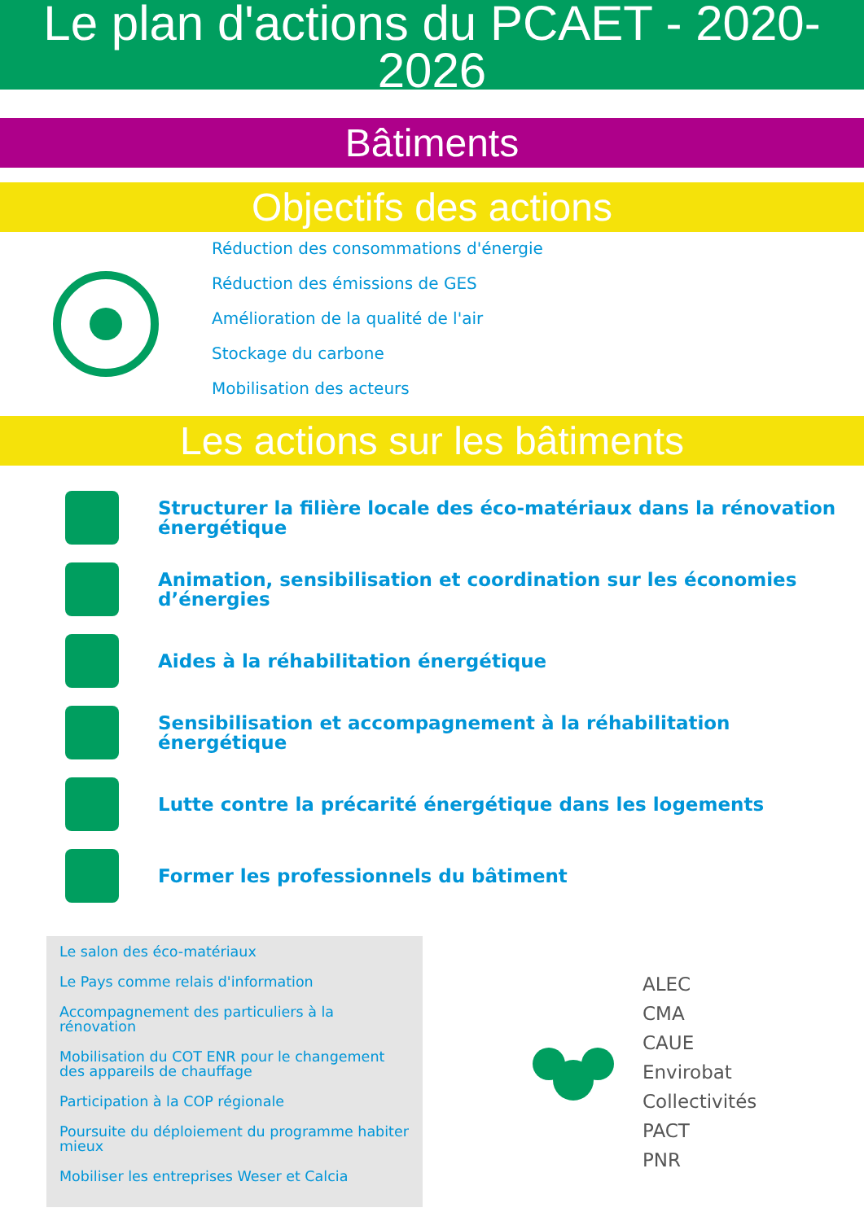Le plan d'actions du PCAET - 2020-
2026
Bâtiments
Objectifs des actions
Réduction des consommations d'énergie
Réduction des émissions de GES
Amélioration de la qualité de l'air
Stockage du carbone
Mobilisation des acteurs
Les actions sur les bâtiments
Structurer la filière locale des éco-matériaux dans la rénovation énergétique
Animation, sensibilisation et coordination sur les économies d’énergies
Aides à la réhabilitation énergétique
Sensibilisation et accompagnement à la réhabilitation énergétique
Lutte contre la précarité énergétique dans les logements
Former les professionnels du bâtiment
Le salon des éco-matériaux
Le Pays comme relais d'information
Accompagnement des particuliers à la rénovation
Mobilisation du COT ENR pour le changement des appareils de chauffage
Participation à la COP régionale
Poursuite du déploiement du programme habiter mieux
Mobiliser les entreprises Weser et Calcia
ALEC
CMA
CAUE
Envirobat
Collectivités
PACT
PNR